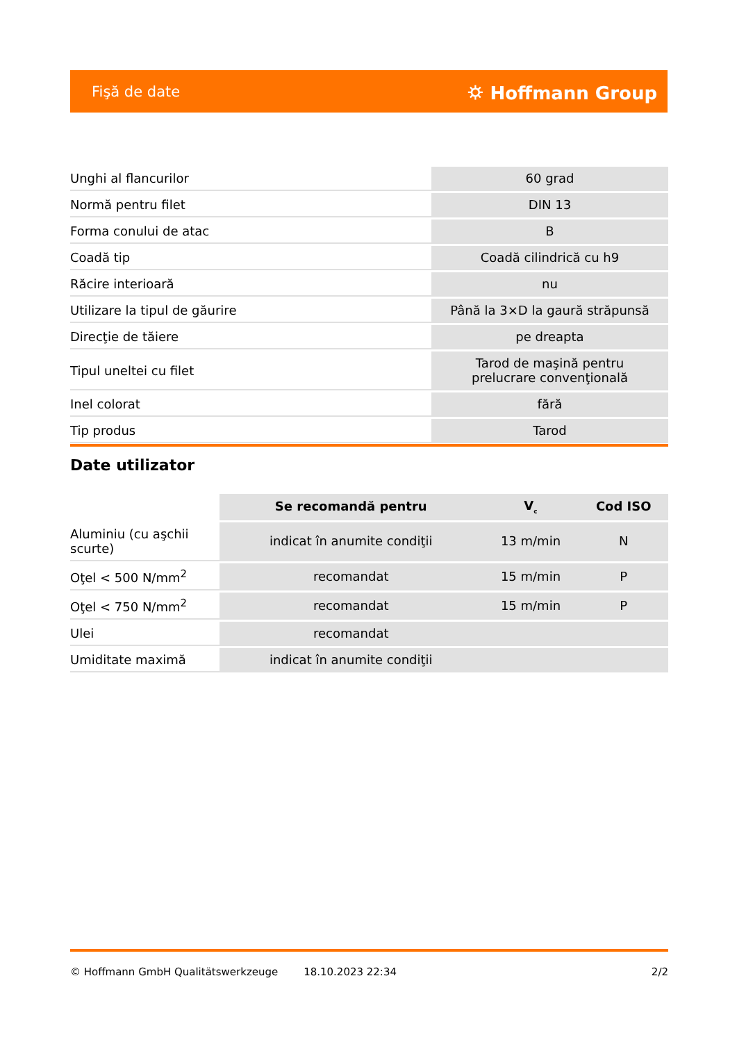Fişă de date ⛭ Hoffmann Group
| Unghi al flancurilor | 60 grad |
| Normă pentru filet | DIN 13 |
| Forma conului de atac | B |
| Coadă tip | Coadă cilindrică cu h9 |
| Răcire interioară | nu |
| Utilizare la tipul de găurire | Până la 3×D la gaură străpunsă |
| Direcţie de tăiere | pe dreapta |
| Tipul uneltei cu filet | Tarod de maşină pentru prelucrare convenţională |
| Inel colorat | fără |
| Tip produs | Tarod |
Date utilizator
| | Se recomandă pentru | V<sub>c</sub> | Cod ISO |
| Aluminiu (cu aşchii scurte) | indicat în anumite condiţii | 13 m/min | N |
| Oţel < 500 N/mm<sup>2</sup> | recomandat | 15 m/min | P |
| Oţel < 750 N/mm<sup>2</sup> | recomandat | 15 m/min | P |
| Ulei | recomandat | | |
| Umiditate maximă | indicat în anumite condiţii | | |
© Hoffmann GmbH Qualitätswerkzeuge 18.10.2023 22:34 2/2